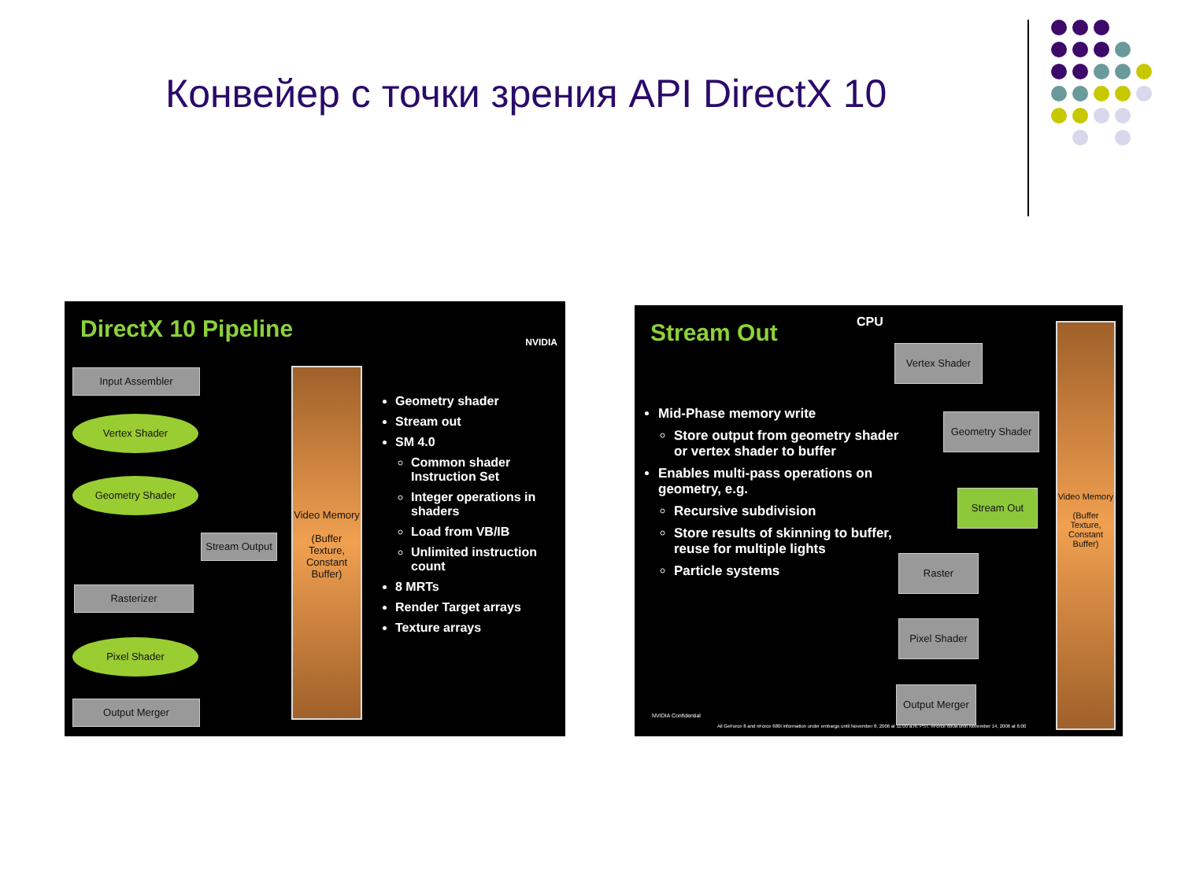Конвейер с точки зрения API DirectX 10
DirectX 10 Pipeline
NVIDIA
Input Assembler
Vertex Shader
Geometry Shader
Stream Output
Rasterizer
Pixel Shader
Output Merger
Video Memory
(Buffer Texture, Constant Buffer)
Geometry shader
Stream out
SM 4.0
Common shader Instruction Set
Integer operations in shaders
Load from VB/IB
Unlimited instruction count
8 MRTs
Render Target arrays
Texture arrays
Stream Out
CPU
Mid-Phase memory write
Store output from geometry shader or vertex shader to buffer
Enables multi-pass operations on geometry, e.g.
Recursive subdivision
Store results of skinning to buffer, reuse for multiple lights
Particle systems
Vertex Shader
Geometry Shader
Stream Out
Raster
Pixel Shader
Output Merger
Video Memory
(Buffer Texture, Constant Buffer)
NVIDIA Confidential
All GeForce 8 and nForce 680i information under embargo until November 8, 2006 at 11:00 a.m. PST. nForce 680a until November 14, 2006 at 6:00